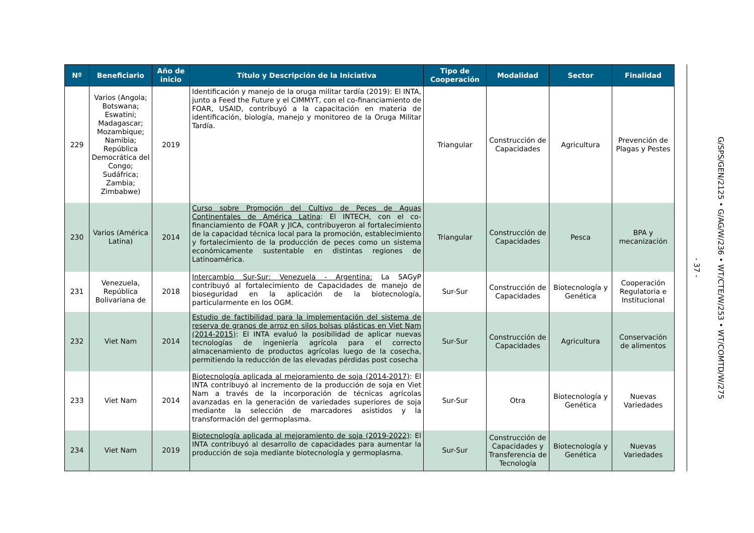| Nº | Beneficiario | Año de inicio | Título y Descripción de la Iniciativa | Tipo de Cooperación | Modalidad | Sector | Finalidad |
| --- | --- | --- | --- | --- | --- | --- | --- |
| 229 | Varios (Angola; Botswana; Eswatini; Madagascar; Mozambique; Namibia; República Democrática del Congo; Sudáfrica; Zambia; Zimbabwe) | 2019 | Identificación y manejo de la oruga militar tardía (2019): El INTA, junto a Feed the Future y el CIMMYT, con el co-financiamiento de FOAR, USAID, contribuyó a la capacitación en materia de identificación, biología, manejo y monitoreo de la Oruga Militar Tardía. | Triangular | Construcción de Capacidades | Agricultura | Prevención de Plagas y Pestes |
| 230 | Varios (América Latina) | 2014 | Curso sobre Promoción del Cultivo de Peces de Aguas Continentales de América Latina : El INTECH, con el co-financiamiento de FOAR y JICA, contribuyeron al fortalecimiento de la capacidad técnica local para la promoción, establecimiento y fortalecimiento de la producción de peces como un sistema económicamente sustentable en distintas regiones de Latinoamérica. | Triangular | Construcción de Capacidades | Pesca | BPA y mecanización |
| 231 | Venezuela, República Bolivariana de | 2018 | Intercambio Sur-Sur: Venezuela - Argentina: La SAGyP contribuyó al fortalecimiento de Capacidades de manejo de bioseguridad en la aplicación de la biotecnología, particularmente en los OGM. | Sur-Sur | Construcción de Capacidades | Biotecnología y Genética | Cooperación Regulatoria e Institucional |
| 232 | Viet Nam | 2014 | Estudio de factibilidad para la implementación del sistema de reserva de granos de arroz en silos bolsas plásticas en Viet Nam (2014-2015) : El INTA evaluó la posibilidad de aplicar nuevas tecnologías de ingeniería agrícola para el correcto almacenamiento de productos agrícolas luego de la cosecha, permitiendo la reducción de las elevadas pérdidas post cosecha | Sur-Sur | Construcción de Capacidades | Agricultura | Conservación de alimentos |
| 233 | Viet Nam | 2014 | Biotecnología aplicada al mejoramiento de soja (2014-2017) : El INTA contribuyó al incremento de la producción de soja en Viet Nam a través de la incorporación de técnicas agrícolas avanzadas en la generación de variedades superiores de soja mediante la selección de marcadores asistidos y la transformación del germoplasma. | Sur-Sur | Otra | Biotecnología y Genética | Nuevas Variedades |
| 234 | Viet Nam | 2019 | Biotecnología aplicada al mejoramiento de soja (2019-2022) : El INTA contribuyó al desarrollo de capacidades para aumentar la producción de soja mediante biotecnología y germoplasma. | Sur-Sur | Construcción de Capacidades y Transferencia de Tecnología | Biotecnología y Genética | Nuevas Variedades |
- 37 -
G/SPS/GEN/2125 • G/AG/W/236 • WT/CTE/W/253 • WT/COMTD/W/275